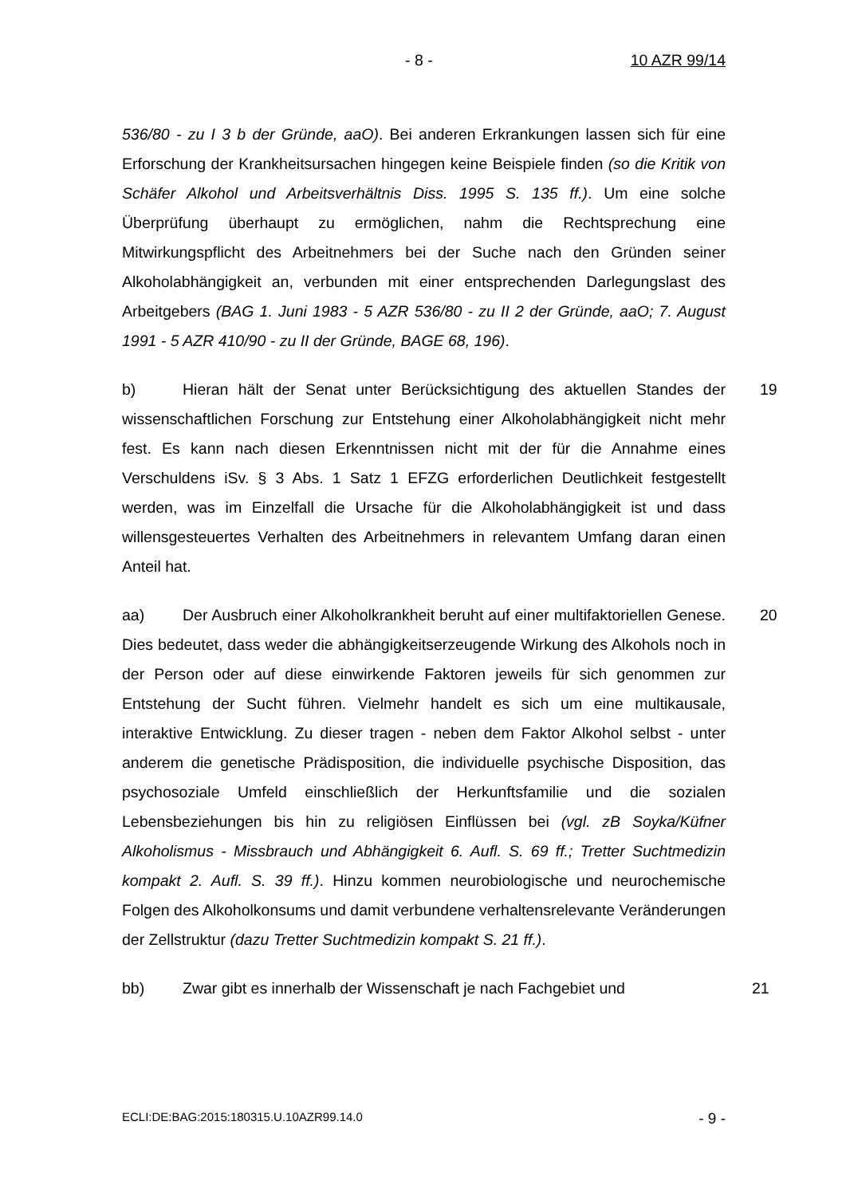- 8 - 10 AZR 99/14
536/80 - zu I 3 b der Gründe, aaO). Bei anderen Erkrankungen lassen sich für eine Erforschung der Krankheitsursachen hingegen keine Beispiele finden (so die Kritik von Schäfer Alkohol und Arbeitsverhältnis Diss. 1995 S. 135 ff.). Um eine solche Überprüfung überhaupt zu ermöglichen, nahm die Rechtsprechung eine Mitwirkungspflicht des Arbeitnehmers bei der Suche nach den Gründen seiner Alkoholabhängigkeit an, verbunden mit einer entsprechenden Darlegungslast des Arbeitgebers (BAG 1. Juni 1983 - 5 AZR 536/80 - zu II 2 der Gründe, aaO; 7. August 1991 - 5 AZR 410/90 - zu II der Gründe, BAGE 68, 196).
b) Hieran hält der Senat unter Berücksichtigung des aktuellen Standes der wissenschaftlichen Forschung zur Entstehung einer Alkoholabhängigkeit nicht mehr fest. Es kann nach diesen Erkenntnissen nicht mit der für die Annahme eines Verschuldens iSv. § 3 Abs. 1 Satz 1 EFZG erforderlichen Deutlichkeit festgestellt werden, was im Einzelfall die Ursache für die Alkoholabhängigkeit ist und dass willensgesteuertes Verhalten des Arbeitnehmers in relevantem Umfang daran einen Anteil hat. 19
aa) Der Ausbruch einer Alkoholkrankheit beruht auf einer multifaktoriellen Genese. Dies bedeutet, dass weder die abhängigkeitserzeugende Wirkung des Alkohols noch in der Person oder auf diese einwirkende Faktoren jeweils für sich genommen zur Entstehung der Sucht führen. Vielmehr handelt es sich um eine multikausale, interaktive Entwicklung. Zu dieser tragen - neben dem Faktor Alkohol selbst - unter anderem die genetische Prädisposition, die individuelle psychische Disposition, das psychosoziale Umfeld einschließlich der Herkunftsfamilie und die sozialen Lebensbeziehungen bis hin zu religiösen Einflüssen bei (vgl. zB Soyka/Küfner Alkoholismus - Missbrauch und Abhängigkeit 6. Aufl. S. 69 ff.; Tretter Suchtmedizin kompakt 2. Aufl. S. 39 ff.). Hinzu kommen neurobiologische und neurochemische Folgen des Alkoholkonsums und damit verbundene verhaltensrelevante Veränderungen der Zellstruktur (dazu Tretter Suchtmedizin kompakt S. 21 ff.). 20
bb) Zwar gibt es innerhalb der Wissenschaft je nach Fachgebiet und 21
ECLI:DE:BAG:2015:180315.U.10AZR99.14.0 - 9 -